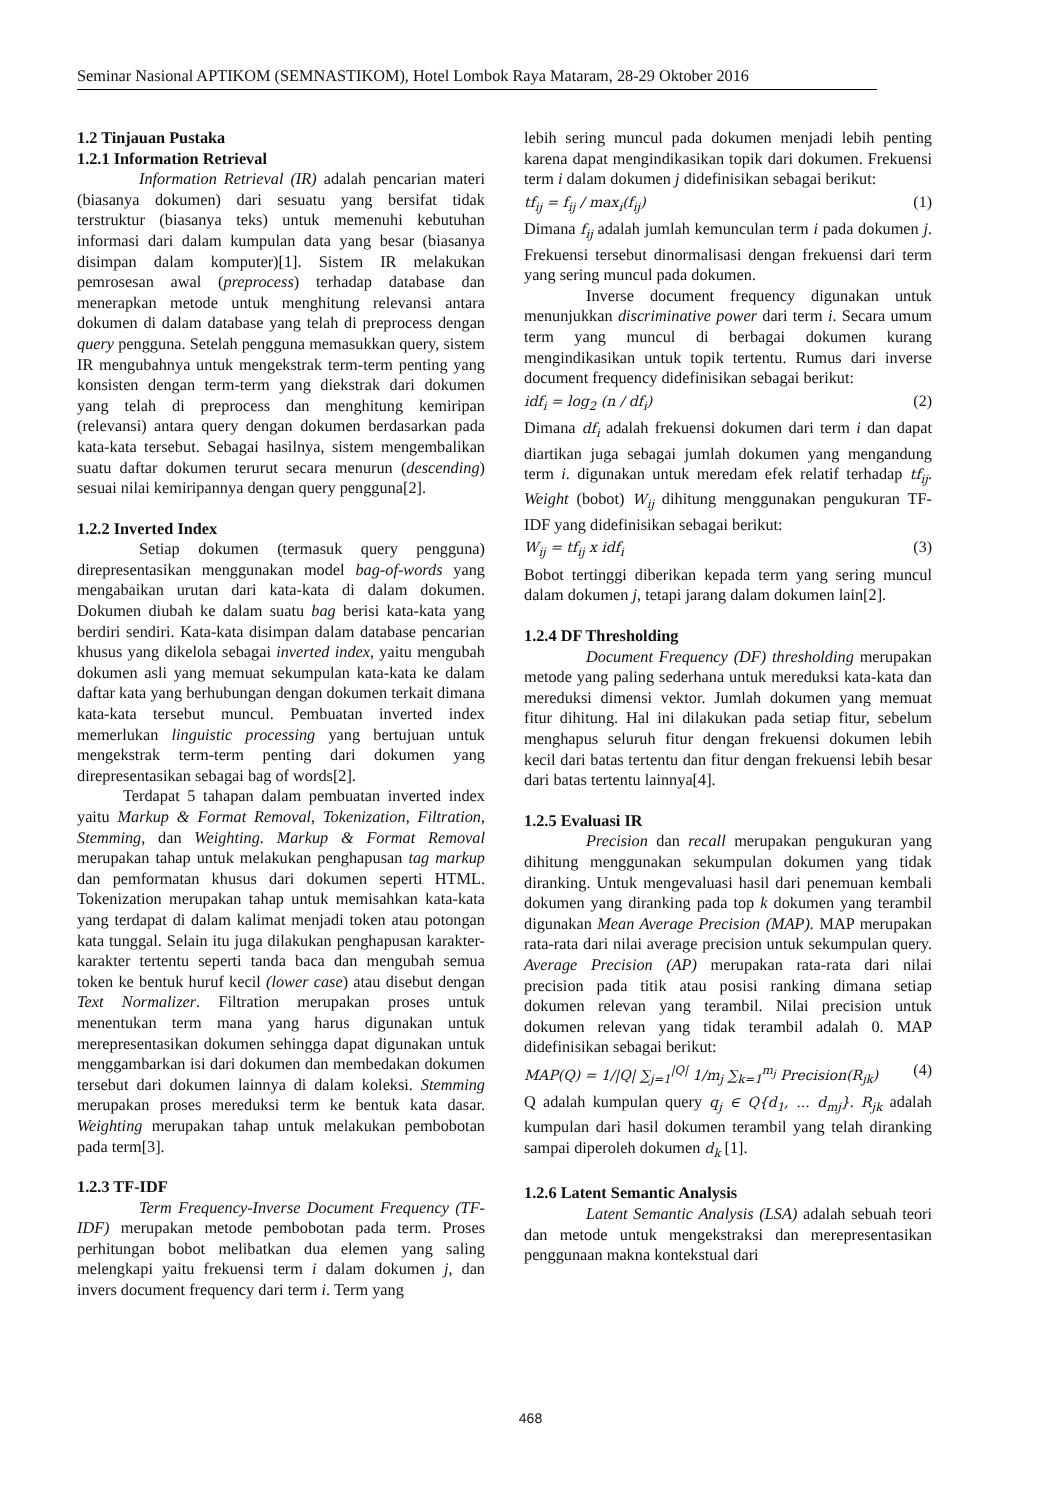Seminar Nasional APTIKOM (SEMNASTIKOM), Hotel Lombok Raya Mataram, 28-29 Oktober 2016
1.2 Tinjauan Pustaka
1.2.1 Information Retrieval
Information Retrieval (IR) adalah pencarian materi (biasanya dokumen) dari sesuatu yang bersifat tidak terstruktur (biasanya teks) untuk memenuhi kebutuhan informasi dari dalam kumpulan data yang besar (biasanya disimpan dalam komputer)[1]. Sistem IR melakukan pemrosesan awal (preprocess) terhadap database dan menerapkan metode untuk menghitung relevansi antara dokumen di dalam database yang telah di preprocess dengan query pengguna. Setelah pengguna memasukkan query, sistem IR mengubahnya untuk mengekstrak term-term penting yang konsisten dengan term-term yang diekstrak dari dokumen yang telah di preprocess dan menghitung kemiripan (relevansi) antara query dengan dokumen berdasarkan pada kata-kata tersebut. Sebagai hasilnya, sistem mengembalikan suatu daftar dokumen terurut secara menurun (descending) sesuai nilai kemiripannya dengan query pengguna[2].
1.2.2 Inverted Index
Setiap dokumen (termasuk query pengguna) direpresentasikan menggunakan model bag-of-words yang mengabaikan urutan dari kata-kata di dalam dokumen. Dokumen diubah ke dalam suatu bag berisi kata-kata yang berdiri sendiri. Kata-kata disimpan dalam database pencarian khusus yang dikelola sebagai inverted index, yaitu mengubah dokumen asli yang memuat sekumpulan kata-kata ke dalam daftar kata yang berhubungan dengan dokumen terkait dimana kata-kata tersebut muncul. Pembuatan inverted index memerlukan linguistic processing yang bertujuan untuk mengekstrak term-term penting dari dokumen yang direpresentasikan sebagai bag of words[2].
Terdapat 5 tahapan dalam pembuatan inverted index yaitu Markup & Format Removal, Tokenization, Filtration, Stemming, dan Weighting. Markup & Format Removal merupakan tahap untuk melakukan penghapusan tag markup dan pemformatan khusus dari dokumen seperti HTML. Tokenization merupakan tahap untuk memisahkan kata-kata yang terdapat di dalam kalimat menjadi token atau potongan kata tunggal. Selain itu juga dilakukan penghapusan karakter-karakter tertentu seperti tanda baca dan mengubah semua token ke bentuk huruf kecil (lower case) atau disebut dengan Text Normalizer. Filtration merupakan proses untuk menentukan term mana yang harus digunakan untuk merepresentasikan dokumen sehingga dapat digunakan untuk menggambarkan isi dari dokumen dan membedakan dokumen tersebut dari dokumen lainnya di dalam koleksi. Stemming merupakan proses mereduksi term ke bentuk kata dasar. Weighting merupakan tahap untuk melakukan pembobotan pada term[3].
1.2.3 TF-IDF
Term Frequency-Inverse Document Frequency (TF-IDF) merupakan metode pembobotan pada term. Proses perhitungan bobot melibatkan dua elemen yang saling melengkapi yaitu frekuensi term i dalam dokumen j, dan invers document frequency dari term i. Term yang
lebih sering muncul pada dokumen menjadi lebih penting karena dapat mengindikasikan topik dari dokumen. Frekuensi term i dalam dokumen j didefinisikan sebagai berikut:
tf<sub>ij</sub> = f<sub>ij</sub> / max<sub>i</sub>(f<sub>ij</sub>) (1)
Dimana f<sub>ij</sub> adalah jumlah kemunculan term i pada dokumen j. Frekuensi tersebut dinormalisasi dengan frekuensi dari term yang sering muncul pada dokumen.
Inverse document frequency digunakan untuk menunjukkan discriminative power dari term i. Secara umum term yang muncul di berbagai dokumen kurang mengindikasikan untuk topik tertentu. Rumus dari inverse document frequency didefinisikan sebagai berikut:
idf<sub>i</sub> = log<sub>2</sub> (n / df<sub>i</sub>) (2)
Dimana df<sub>i</sub> adalah frekuensi dokumen dari term i dan dapat diartikan juga sebagai jumlah dokumen yang mengandung term i. digunakan untuk meredam efek relatif terhadap tf<sub>ij</sub>. Weight (bobot) W<sub>ij</sub> dihitung menggunakan pengukuran TF-IDF yang didefinisikan sebagai berikut:
W<sub>ij</sub> = tf<sub>ij</sub> x idf<sub>i</sub> (3)
Bobot tertinggi diberikan kepada term yang sering muncul dalam dokumen j, tetapi jarang dalam dokumen lain[2].
1.2.4 DF Thresholding
Document Frequency (DF) thresholding merupakan metode yang paling sederhana untuk mereduksi kata-kata dan mereduksi dimensi vektor. Jumlah dokumen yang memuat fitur dihitung. Hal ini dilakukan pada setiap fitur, sebelum menghapus seluruh fitur dengan frekuensi dokumen lebih kecil dari batas tertentu dan fitur dengan frekuensi lebih besar dari batas tertentu lainnya[4].
1.2.5 Evaluasi IR
Precision dan recall merupakan pengukuran yang dihitung menggunakan sekumpulan dokumen yang tidak diranking. Untuk mengevaluasi hasil dari penemuan kembali dokumen yang diranking pada top k dokumen yang terambil digunakan Mean Average Precision (MAP). MAP merupakan rata-rata dari nilai average precision untuk sekumpulan query. Average Precision (AP) merupakan rata-rata dari nilai precision pada titik atau posisi ranking dimana setiap dokumen relevan yang terambil. Nilai precision untuk dokumen relevan yang tidak terambil adalah 0. MAP didefinisikan sebagai berikut:
MAP(Q) = 1/|Q| ∑<sub>j=1</sub><sup>|Q|</sup> 1/m<sub>j</sub> ∑<sub>k=1</sub><sup>m<sub>j</sub></sup> Precision(R<sub>jk</sub>) (4)
Q adalah kumpulan query q<sub>j</sub> ∈ Q{d<sub>1</sub>, ... d<sub>mj</sub>}. R<sub>jk</sub> adalah kumpulan dari hasil dokumen terambil yang telah diranking sampai diperoleh dokumen d<sub>k</sub> [1].
1.2.6 Latent Semantic Analysis
Latent Semantic Analysis (LSA) adalah sebuah teori dan metode untuk mengekstraksi dan merepresentasikan penggunaan makna kontekstual dari
468